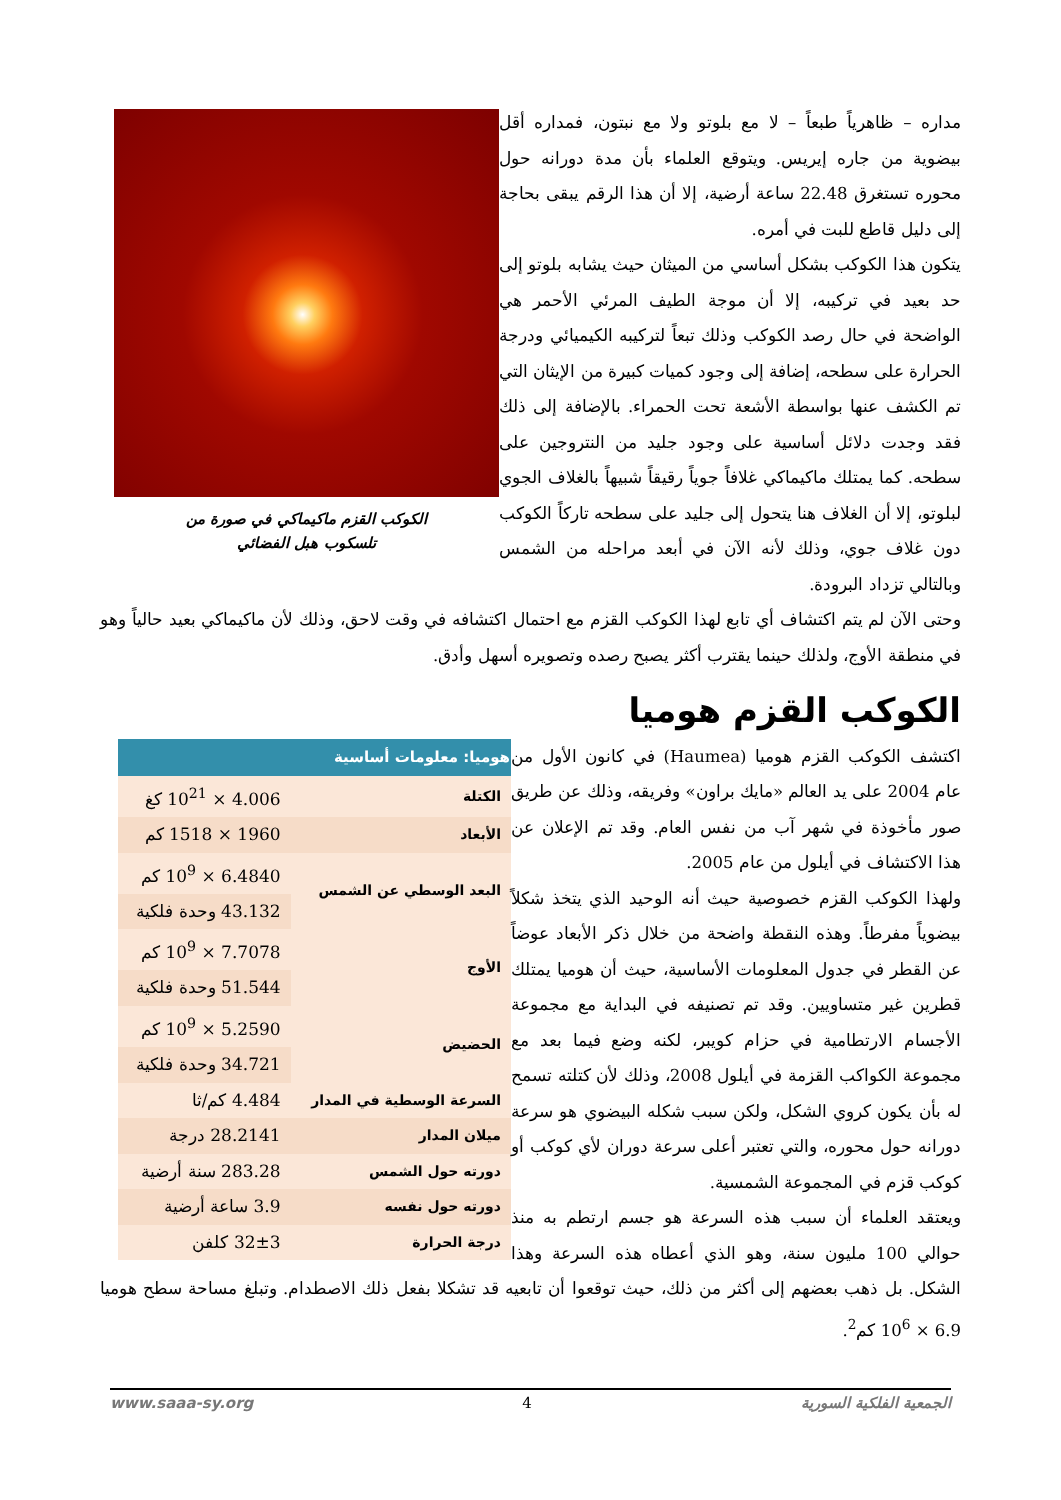الكوكب القزم ماكيماكي في صورة من
تلسكوب هبل الفضائي
مداره – ظاهرياً طبعاً – لا مع بلوتو ولا مع نبتون، فمداره أقل بيضوية من جاره إيريس. ويتوقع العلماء بأن مدة دورانه حول محوره تستغرق 22.48 ساعة أرضية، إلا أن هذا الرقم يبقى بحاجة إلى دليل قاطع للبت في أمره.
يتكون هذا الكوكب بشكل أساسي من الميثان حيث يشابه بلوتو إلى حد بعيد في تركيبه، إلا أن موجة الطيف المرئي الأحمر هي الواضحة في حال رصد الكوكب وذلك تبعاً لتركيبه الكيميائي ودرجة الحرارة على سطحه، إضافة إلى وجود كميات كبيرة من الإيثان التي تم الكشف عنها بواسطة الأشعة تحت الحمراء. بالإضافة إلى ذلك فقد وجدت دلائل أساسية على وجود جليد من النتروجين على سطحه. كما يمتلك ماكيماكي غلافاً جوياً رقيقاً شبيهاً بالغلاف الجوي لبلوتو، إلا أن الغلاف هنا يتحول إلى جليد على سطحه تاركاً الكوكب دون غلاف جوي، وذلك لأنه الآن في أبعد مراحله من الشمس وبالتالي تزداد البرودة.
وحتى الآن لم يتم اكتشاف أي تابع لهذا الكوكب القزم مع احتمال اكتشافه في وقت لاحق، وذلك لأن ماكيماكي بعيد حالياً وهو في منطقة الأوج، ولذلك حينما يقترب أكثر يصبح رصده وتصويره أسهل وأدق.
الكوكب القزم هوميا
| هوميا: معلومات أساسية | |
| --- | --- |
| الكتلة | 4.006 × 10<sup>21</sup> كغ |
| الأبعاد | 1960 × 1518 كم |
| البعد الوسطي عن الشمس | 6.4840 × 10<sup>9</sup> كم |
| | 43.132 وحدة فلكية |
| الأوج | 7.7078 × 10<sup>9</sup> كم |
| | 51.544 وحدة فلكية |
| الحضيض | 5.2590 × 10<sup>9</sup> كم |
| | 34.721 وحدة فلكية |
| السرعة الوسطية في المدار | 4.484 كم/ثا |
| ميلان المدار | 28.2141 درجة |
| دورته حول الشمس | 283.28 سنة أرضية |
| دورته حول نفسه | 3.9 ساعة أرضية |
| درجة الحرارة | 32±3 كلفن |
اكتشف الكوكب القزم هوميا (Haumea) في كانون الأول من عام 2004 على يد العالم «مايك براون» وفريقه، وذلك عن طريق صور مأخوذة في شهر آب من نفس العام. وقد تم الإعلان عن هذا الاكتشاف في أيلول من عام 2005.
ولهذا الكوكب القزم خصوصية حيث أنه الوحيد الذي يتخذ شكلاً بيضوياً مفرطاً. وهذه النقطة واضحة من خلال ذكر الأبعاد عوضاً عن القطر في جدول المعلومات الأساسية، حيث أن هوميا يمتلك قطرين غير متساويين. وقد تم تصنيفه في البداية مع مجموعة الأجسام الارتطامية في حزام كويبر، لكنه وضع فيما بعد مع مجموعة الكواكب القزمة في أيلول 2008، وذلك لأن كتلته تسمح له بأن يكون كروي الشكل، ولكن سبب شكله البيضوي هو سرعة دورانه حول محوره، والتي تعتبر أعلى سرعة دوران لأي كوكب أو كوكب قزم في المجموعة الشمسية.
ويعتقد العلماء أن سبب هذه السرعة هو جسم ارتطم به منذ حوالي 100 مليون سنة، وهو الذي أعطاه هذه السرعة وهذا الشكل. بل ذهب بعضهم إلى أكثر من ذلك، حيث توقعوا أن تابعيه قد تشكلا بفعل ذلك الاصطدام. وتبلغ مساحة سطح هوميا 6.9 × 10<sup>6</sup> كم<sup>2</sup>.
الجمعية الفلكية السورية 4 www.saaa-sy.org